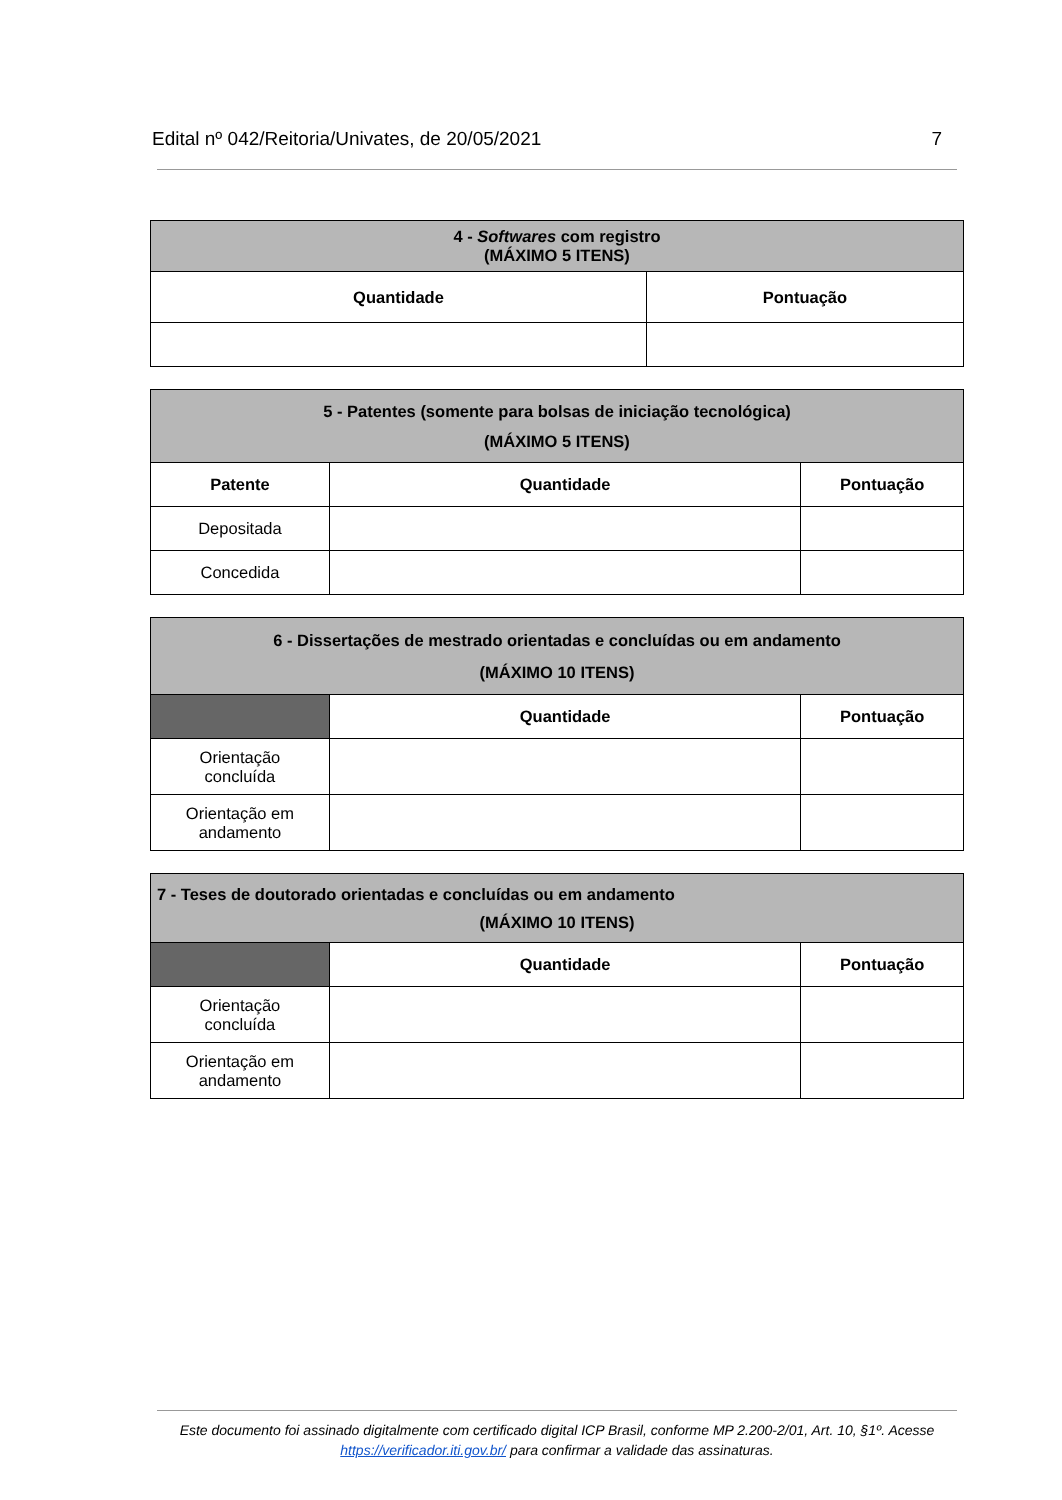Edital nº 042/Reitoria/Univates, de 20/05/2021 7
| 4 - Softwares com registro (MÁXIMO 5 ITENS) | |
| Quantidade | Pontuação |
| 5 - Patentes (somente para bolsas de iniciação tecnológica) (MÁXIMO 5 ITENS) | | |
| Patente | Quantidade | Pontuação |
| Depositada | | |
| Concedida | | |
| 6 - Dissertações de mestrado orientadas e concluídas ou em andamento (MÁXIMO 10 ITENS) | | |
| | Quantidade | Pontuação |
| Orientação concluída | | |
| Orientação em andamento | | |
| 7 - Teses de doutorado orientadas e concluídas ou em andamento (MÁXIMO 10 ITENS) | | |
| | Quantidade | Pontuação |
| Orientação concluída | | |
| Orientação em andamento | | |
Este documento foi assinado digitalmente com certificado digital ICP Brasil, conforme MP 2.200-2/01, Art. 10, §1º. Acesse https://verificador.iti.gov.br/ para confirmar a validade das assinaturas.